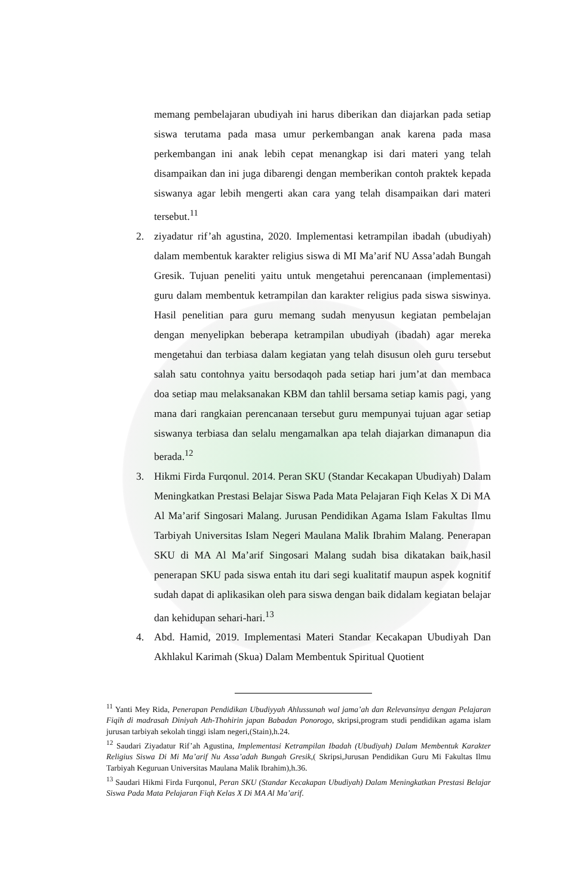memang pembelajaran ubudiyah ini harus diberikan dan diajarkan pada setiap siswa terutama pada masa umur perkembangan anak karena pada masa perkembangan ini anak lebih cepat menangkap isi dari materi yang telah disampaikan dan ini juga dibarengi dengan memberikan contoh praktek kepada siswanya agar lebih mengerti akan cara yang telah disampaikan dari materi tersebut.<sup>11</sup>
2. ziyadatur rif’ah agustina, 2020. Implementasi ketrampilan ibadah (ubudiyah) dalam membentuk karakter religius siswa di MI Ma’arif NU Assa’adah Bungah Gresik. Tujuan peneliti yaitu untuk mengetahui perencanaan (implementasi) guru dalam membentuk ketrampilan dan karakter religius pada siswa siswinya. Hasil penelitian para guru memang sudah menyusun kegiatan pembelajan dengan menyelipkan beberapa ketrampilan ubudiyah (ibadah) agar mereka mengetahui dan terbiasa dalam kegiatan yang telah disusun oleh guru tersebut salah satu contohnya yaitu bersodaqoh pada setiap hari jum’at dan membaca doa setiap mau melaksanakan KBM dan tahlil bersama setiap kamis pagi, yang mana dari rangkaian perencanaan tersebut guru mempunyai tujuan agar setiap siswanya terbiasa dan selalu mengamalkan apa telah diajarkan dimanapun dia berada.<sup>12</sup>
3. Hikmi Firda Furqonul. 2014. Peran SKU (Standar Kecakapan Ubudiyah) Dalam Meningkatkan Prestasi Belajar Siswa Pada Mata Pelajaran Fiqh Kelas X Di MA Al Ma’arif Singosari Malang. Jurusan Pendidikan Agama Islam Fakultas Ilmu Tarbiyah Universitas Islam Negeri Maulana Malik Ibrahim Malang. Penerapan SKU di MA Al Ma’arif Singosari Malang sudah bisa dikatakan baik,hasil penerapan SKU pada siswa entah itu dari segi kualitatif maupun aspek kognitif sudah dapat di aplikasikan oleh para siswa dengan baik didalam kegiatan belajar dan kehidupan sehari-hari.<sup>13</sup>
4. Abd. Hamid, 2019. Implementasi Materi Standar Kecakapan Ubudiyah Dan Akhlakul Karimah (Skua) Dalam Membentuk Spiritual Quotient
<sup>11</sup> Yanti Mey Rida, Penerapan Pendidikan Ubudiyyah Ahlussunah wal jama’ah dan Relevansinya dengan Pelajaran Fiqih di madrasah Diniyah Ath-Thohirin japan Babadan Ponorogo, skripsi,program studi pendidikan agama islam jurusan tarbiyah sekolah tinggi islam negeri,(Stain),h.24.
<sup>12</sup> Saudari Ziyadatur Rif’ah Agustina, Implementasi Ketrampilan Ibadah (Ubudiyah) Dalam Membentuk Karakter Religius Siswa Di Mi Ma’arif Nu Assa’adah Bungah Gresik,( Skripsi,Jurusan Pendidikan Guru Mi Fakultas Ilmu Tarbiyah Keguruan Universitas Maulana Malik Ibrahim),h.36.
<sup>13</sup> Saudari Hikmi Firda Furqonul, Peran SKU (Standar Kecakapan Ubudiyah) Dalam Meningkatkan Prestasi Belajar Siswa Pada Mata Pelajaran Fiqh Kelas X Di MA Al Ma’arif.